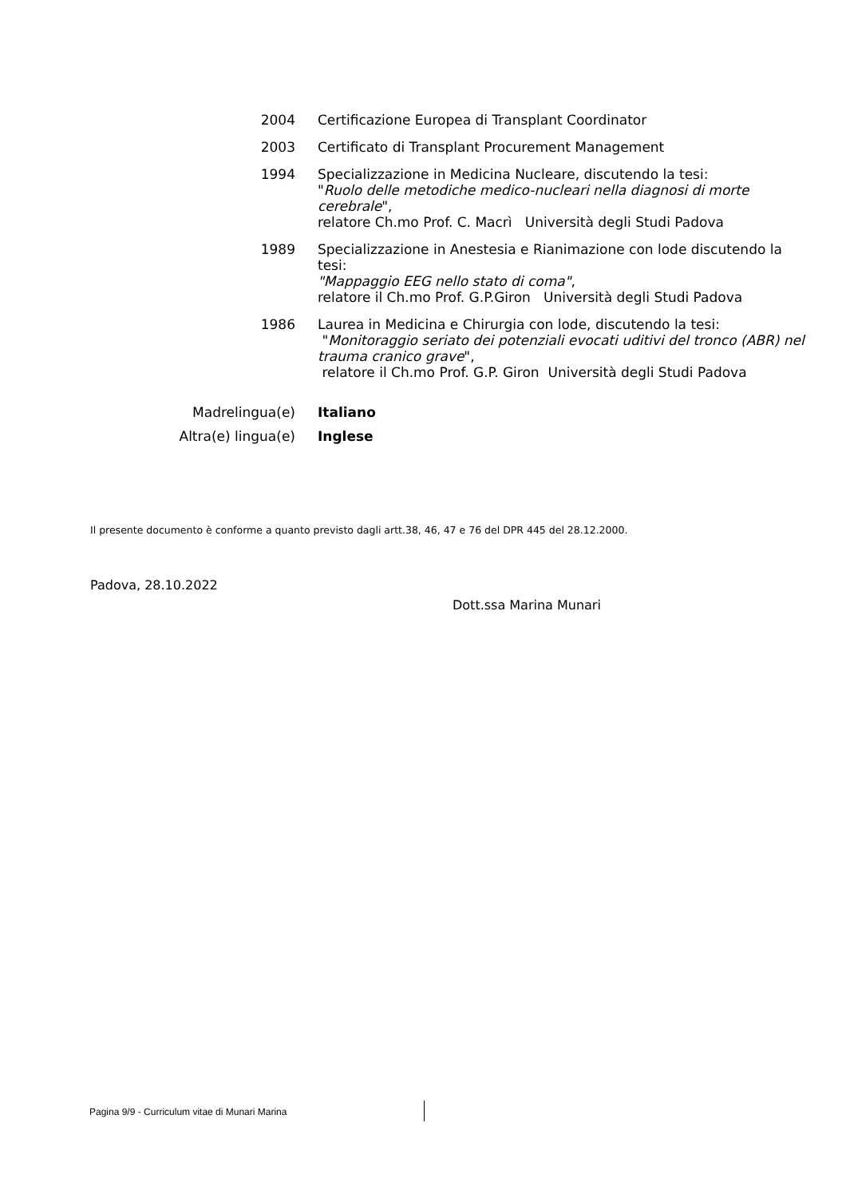2004 Certificazione Europea di Transplant Coordinator
2003 Certificato di Transplant Procurement Management
1994 Specializzazione in Medicina Nucleare, discutendo la tesi:
"Ruolo delle metodiche medico-nucleari nella diagnosi di morte cerebrale",
relatore Ch.mo Prof. C. Macrì Università degli Studi Padova
1989 Specializzazione in Anestesia e Rianimazione con lode discutendo la tesi:
"Mappaggio EEG nello stato di coma",
relatore il Ch.mo Prof. G.P.Giron Università degli Studi Padova
1986 Laurea in Medicina e Chirurgia con lode, discutendo la tesi:
"Monitoraggio seriato dei potenziali evocati uditivi del tronco (ABR) nel trauma cranico grave",
relatore il Ch.mo Prof. G.P. Giron Università degli Studi Padova
Madrelingua(e) Italiano
Altra(e) lingua(e) Inglese
Il presente documento è conforme a quanto previsto dagli artt.38, 46, 47 e 76 del DPR 445 del 28.12.2000.
Padova, 28.10.2022
Dott.ssa Marina Munari
Pagina 9/9 - Curriculum vitae di Munari Marina